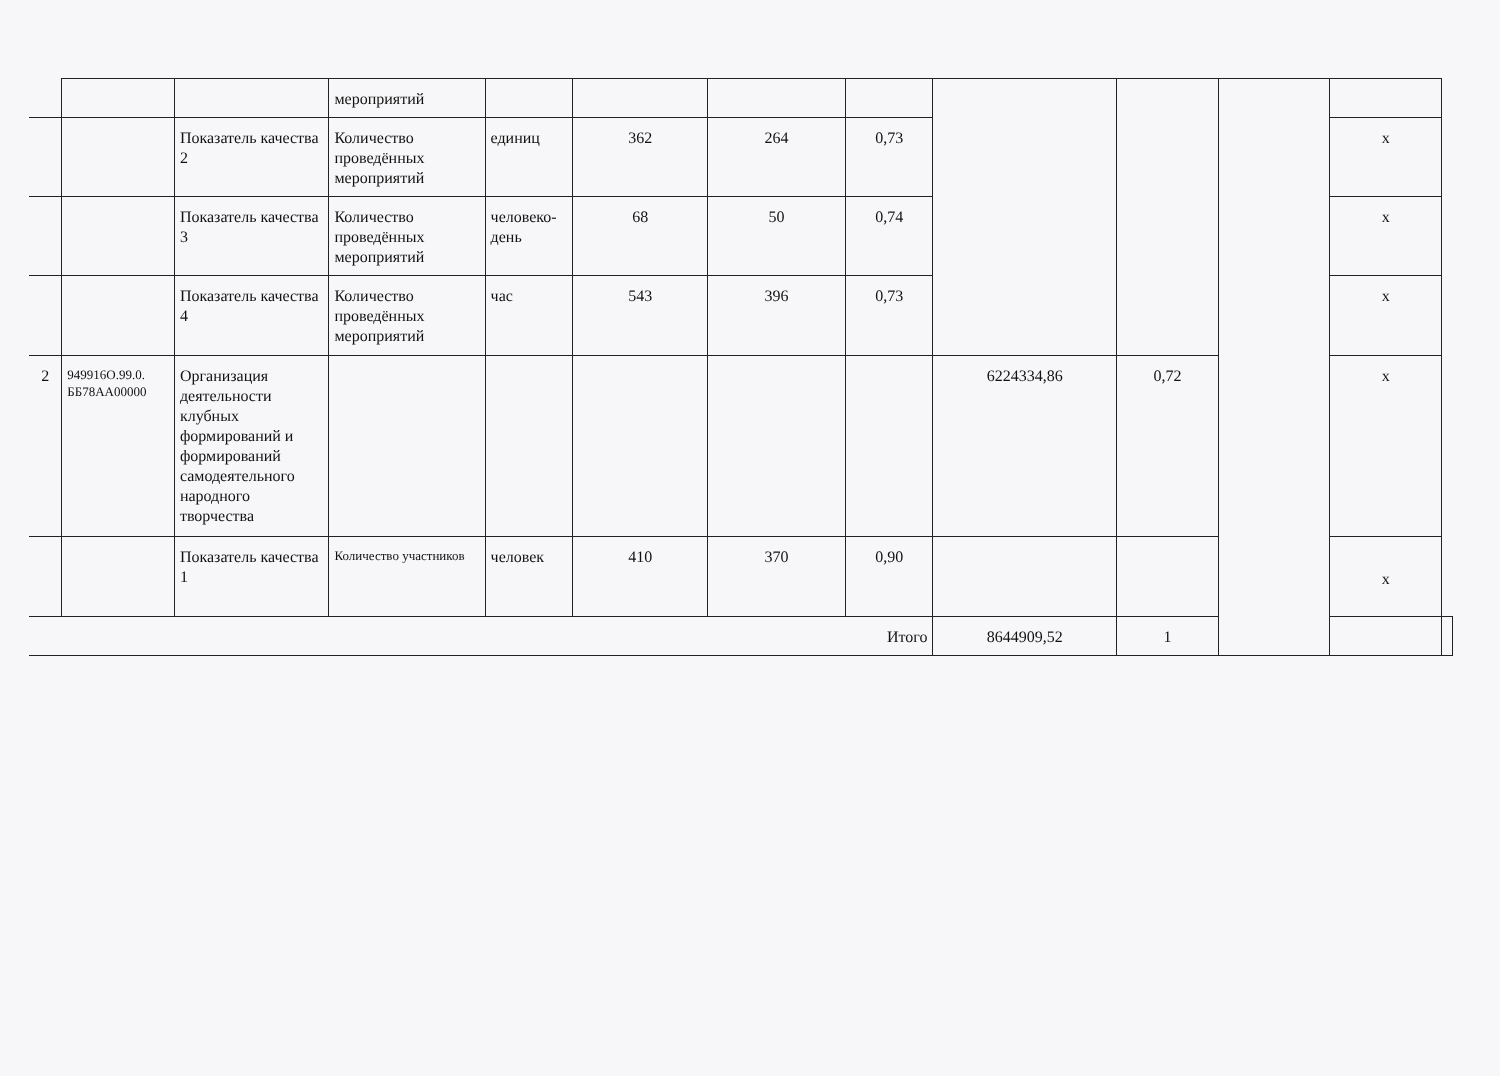| | | | мероприятий | | | | | | | | | |
| | | Показатель качества 2 | Количество проведённых мероприятий | единиц | 362 | 264 | 0,73 | | | | x | |
| | | Показатель качества 3 | Количество проведённых мероприятий | человеко-день | 68 | 50 | 0,74 | | | | x | |
| | | Показатель качества 4 | Количество проведённых мероприятий | час | 543 | 396 | 0,73 | | | | x | |
| 2 | 949916О.99.0. ББ78АА00000 | Организация деятельности клубных формирований и формирований самодеятельного народного творчества | | | | | | 6224334,86 | 0,72 | | x | |
| | | Показатель качества 1 | Количество участников | человек | 410 | 370 | 0,90 | | | | x | |
| Итого | | | | | | | | 8644909,52 | 1 | | | |